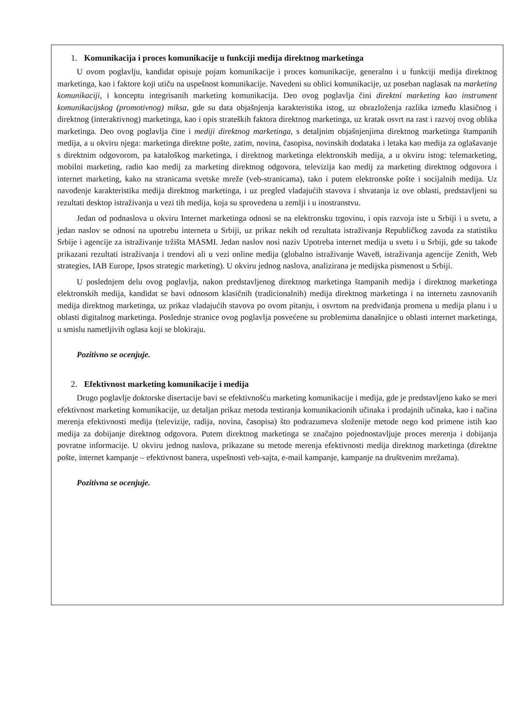1. Komunikacija i proces komunikacije u funkciji medija direktnog marketinga
U ovom poglavlju, kandidat opisuje pojam komunikacije i proces komunikacije, generalno i u funkciji medija direktnog marketinga, kao i faktore koji utiču na uspešnost komunikacije. Navedeni su oblici komunikacije, uz poseban naglasak na marketing komunikaciji, i konceptu integrisanih marketing komunikacija. Deo ovog poglavlja čini direktni marketing kao instrument komunikacijskog (promotivnog) miksa, gde su data objašnjenja karakteristika istog, uz obrazloženja razlika između klasičnog i direktnog (interaktivnog) marketinga, kao i opis strateških faktora direktnog marketinga, uz kratak osvrt na rast i razvoj ovog oblika marketinga. Deo ovog poglavlja čine i mediji direktnog marketinga, s detaljnim objašnjenjima direktnog marketinga štampanih medija, a u okviru njega: marketinga direktne pošte, zatim, novina, časopisa, novinskih dodataka i letaka kao medija za oglašavanje s direktnim odgovorom, pa kataloškog marketinga, i direktnog marketinga elektronskih medija, a u okviru istog: telemarketing, mobilni marketing, radio kao medij za marketing direktnog odgovora, televizija kao medij za marketing direktnog odgovora i internet marketing, kako na stranicama svetske mreže (veb-stranicama), tako i putem elektronske pošte i socijalnih medija. Uz navođenje karakteristika medija direktnog marketinga, i uz pregled vladajućih stavova i shvatanja iz ove oblasti, predstavljeni su rezultati desktop istraživanja u vezi tih medija, koja su sprovedena u zemlji i u inostranstvu.
Jedan od podnaslova u okviru Internet marketinga odnosi se na elektronsku trgovinu, i opis razvoja iste u Srbiji i u svetu, a jedan naslov se odnosi na upotrebu interneta u Srbiji, uz prikaz nekih od rezultata istraživanja Republičkog zavoda za statistiku Srbije i agencije za istraživanje tržišta MASMI. Jedan naslov nosi naziv Upotreba internet medija u svetu i u Srbiji, gde su takođe prikazani rezultati istraživanja i trendovi ali u vezi online medija (globalno istraživanje Wave8, istraživanja agencije Zenith, Web strategies, IAB Europe, Ipsos strategic marketing). U okviru jednog naslova, analizirana je medijska pismenost u Srbiji.
U poslednjem delu ovog poglavlja, nakon predstavljenog direktnog marketinga štampanih medija i direktnog marketinga elektronskih medija, kandidat se bavi odnosom klasičnih (tradicionalnih) medija direktnog marketinga i na internetu zasnovanih medija direktnog marketinga, uz prikaz vladajućih stavova po ovom pitanju, i osvrtom na predviđanja promena u medija planu i u oblasti digitalnog marketinga. Poslednje stranice ovog poglavlja posvećene su problemima današnjice u oblasti internet marketinga, u smislu nametljivih oglasa koji se blokiraju.
Pozitivno se ocenjuje.
2. Efektivnost marketing komunikacije i medija
Drugo poglavlje doktorske disertacije bavi se efektivnošću marketing komunikacije i medija, gde je predstavljeno kako se meri efektivnost marketing komunikacije, uz detaljan prikaz metoda testiranja komunikacionih učinaka i prodajnih učinaka, kao i načina merenja efektivnosti medija (televizije, radija, novina, časopisa) što podrazumeva složenije metode nego kod primene istih kao medija za dobijanje direktnog odgovora. Putem direktnog marketinga se značajno pojednostavljuje proces merenja i dobijanja povratne informacije. U okviru jednog naslova, prikazane su metode merenja efektivnosti medija direktnog marketinga (direktne pošte, internet kampanje – efektivnost banera, uspešnosti veb-sajta, e-mail kampanje, kampanje na društvenim mrežama).
Pozitivna se ocenjuje.